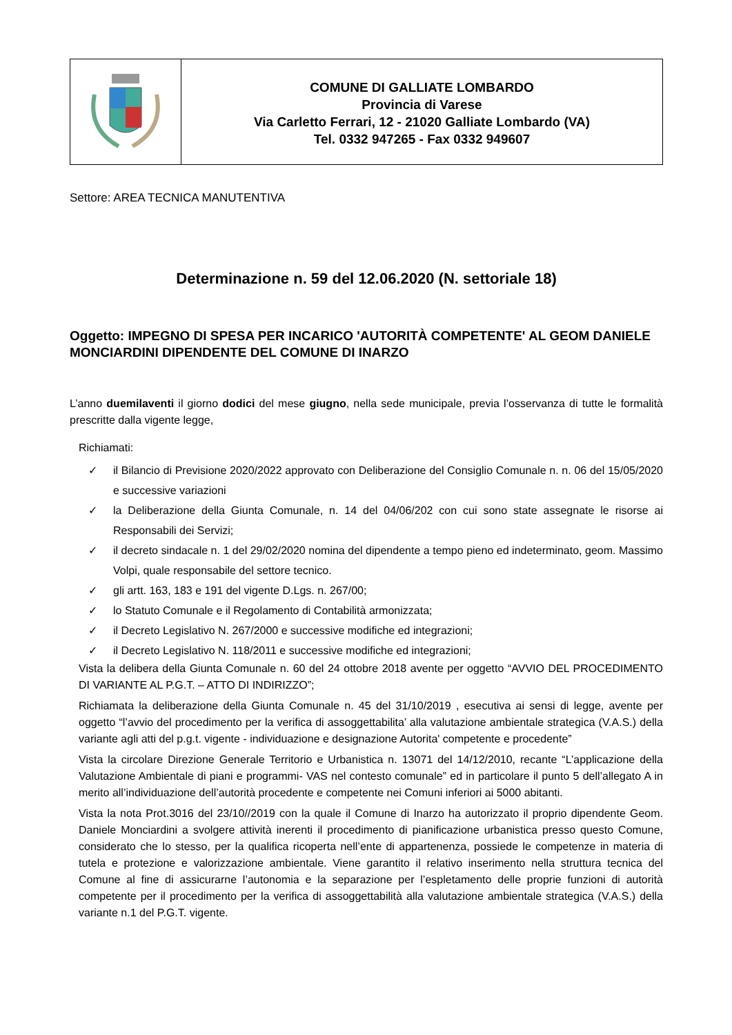COMUNE DI GALLIATE LOMBARDO
Provincia di Varese
Via Carletto Ferrari, 12 - 21020 Galliate Lombardo (VA)
Tel. 0332 947265 - Fax 0332 949607
Settore: AREA TECNICA MANUTENTIVA
Determinazione n. 59 del 12.06.2020 (N. settoriale 18)
Oggetto: IMPEGNO DI SPESA PER INCARICO 'AUTORITÀ COMPETENTE' AL GEOM DANIELE MONCIARDINI DIPENDENTE DEL COMUNE DI INARZO
L’anno duemilaventi il giorno dodici del mese giugno, nella sede municipale, previa l’osservanza di tutte le formalità prescritte dalla vigente legge,
Richiamati:
✓ il Bilancio di Previsione 2020/2022 approvato con Deliberazione del Consiglio Comunale n. n. 06 del 15/05/2020 e successive variazioni
✓ la Deliberazione della Giunta Comunale, n. 14 del 04/06/202 con cui sono state assegnate le risorse ai Responsabili dei Servizi;
✓ il decreto sindacale n. 1 del 29/02/2020 nomina del dipendente a tempo pieno ed indeterminato, geom. Massimo Volpi, quale responsabile del settore tecnico.
✓ gli artt. 163, 183 e 191 del vigente D.Lgs. n. 267/00;
✓ lo Statuto Comunale e il Regolamento di Contabilità armonizzata;
✓ il Decreto Legislativo N. 267/2000 e successive modifiche ed integrazioni;
✓ il Decreto Legislativo N. 118/2011 e successive modifiche ed integrazioni;
Vista la delibera della Giunta Comunale n. 60 del 24 ottobre 2018 avente per oggetto “AVVIO DEL PROCEDIMENTO DI VARIANTE AL P.G.T. – ATTO DI INDIRIZZO”;
Richiamata la deliberazione della Giunta Comunale n. 45 del 31/10/2019 , esecutiva ai sensi di legge, avente per oggetto “l’avvio del procedimento per la verifica di assoggettabilita’ alla valutazione ambientale strategica (V.A.S.) della variante agli atti del p.g.t. vigente - individuazione e designazione Autorita' competente e procedente”
Vista la circolare Direzione Generale Territorio e Urbanistica n. 13071 del 14/12/2010, recante “L’applicazione della Valutazione Ambientale di piani e programmi- VAS nel contesto comunale” ed in particolare il punto 5 dell’allegato A in merito all’individuazione dell’autorità procedente e competente nei Comuni inferiori ai 5000 abitanti.
Vista la nota Prot.3016 del 23/10//2019 con la quale il Comune di Inarzo ha autorizzato il proprio dipendente Geom. Daniele Monciardini a svolgere attività inerenti il procedimento di pianificazione urbanistica presso questo Comune, considerato che lo stesso, per la qualifica ricoperta nell’ente di appartenenza, possiede le competenze in materia di tutela e protezione e valorizzazione ambientale. Viene garantito il relativo inserimento nella struttura tecnica del Comune al fine di assicurarne l’autonomia e la separazione per l’espletamento delle proprie funzioni di autorità competente per il procedimento per la verifica di assoggettabilità alla valutazione ambientale strategica (V.A.S.) della variante n.1 del P.G.T. vigente.